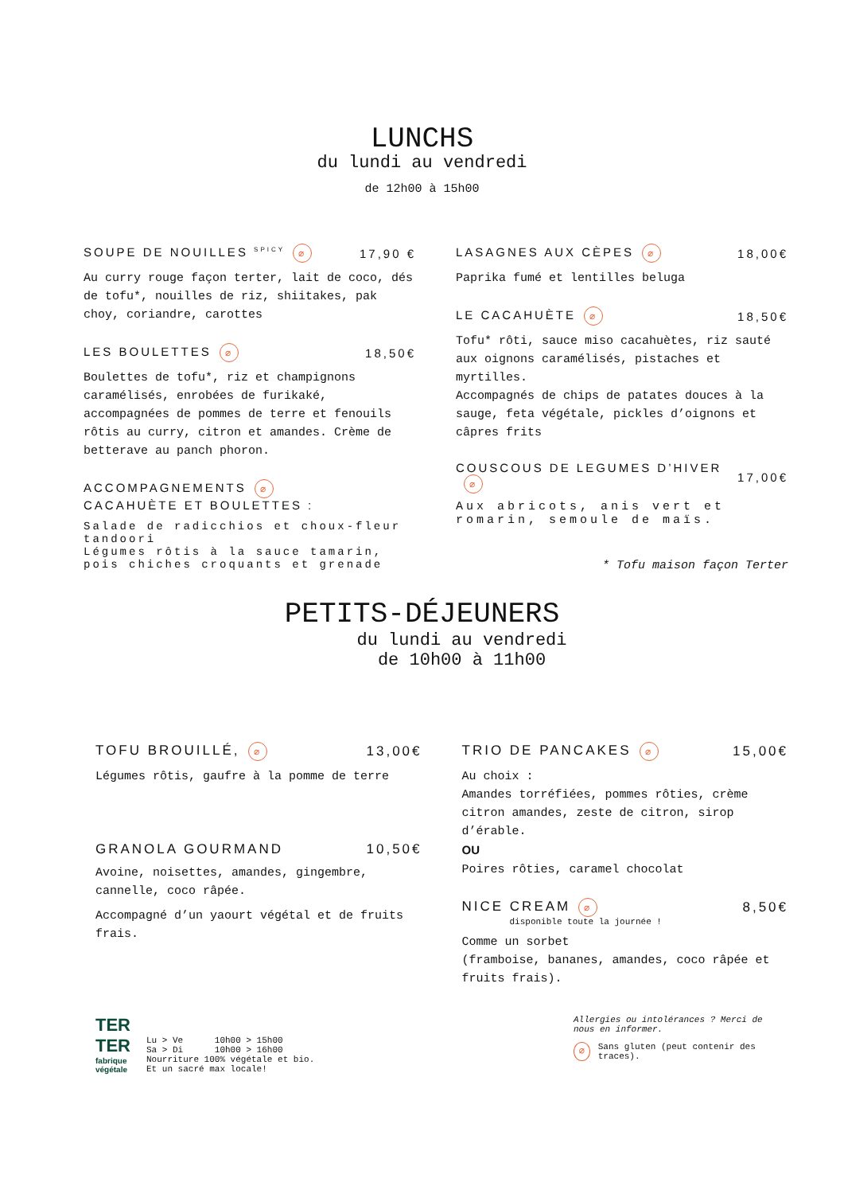LUNCHS
du lundi au vendredi
de 12h00 à 15h00
SOUPE DE NOUILLES <sup>SPICY</sup> ⌀ 17,90 €
Au curry rouge façon terter, lait de coco, dés de tofu*, nouilles de riz, shiitakes, pak choy, coriandre, carottes
LES BOULETTES ⌀ 18,50€
Boulettes de tofu*, riz et champignons caramélisés, enrobées de furikaké, accompagnées de pommes de terre et fenouils rôtis au curry, citron et amandes. Crème de betterave au panch phoron.
ACCOMPAGNEMENTS ⌀
CACAHUÈTE ET BOULETTES :
Salade de radicchios et choux-fleur tandoori
Légumes rôtis à la sauce tamarin, pois chiches croquants et grenade
LASAGNES AUX CÈPES ⌀ 18,00€
Paprika fumé et lentilles beluga
LE CACAHUÈTE ⌀ 18,50€
Tofu* rôti, sauce miso cacahuètes, riz sauté aux oignons caramélisés, pistaches et myrtilles.
Accompagnés de chips de patates douces à la sauge, feta végétale, pickles d’oignons et câpres frits
COUSCOUS DE LEGUMES D’HIVER ⌀ 17,00€
Aux abricots, anis vert et romarin, semoule de maïs.
* Tofu maison façon Terter
PETITS-DÉJEUNERS
du lundi au vendredi
de 10h00 à 11h00
TOFU BROUILLÉ, ⌀ 13,00€
Légumes rôtis, gaufre à la pomme de terre
GRANOLA GOURMAND 10,50€
Avoine, noisettes, amandes, gingembre, cannelle, coco râpée.
Accompagné d’un yaourt végétal et de fruits frais.
TRIO DE PANCAKES ⌀ 15,00€
Au choix :
Amandes torréfiées, pommes rôties, crème citron amandes, zeste de citron, sirop d’érable.
OU
Poires rôties, caramel chocolat
NICE CREAM ⌀ 8,50€
disponible toute la journée !
Comme un sorbet
(framboise, bananes, amandes, coco râpée et fruits frais).
TER
TER
fabrique
végétale
Lu > Ve 10h00 > 15h00
Sa > Di 10h00 > 16h00
Nourriture 100% végétale et bio.
Et un sacré max locale!
Allergies ou intolérances ? Merci de nous en informer.
⌀ Sans gluten (peut contenir des traces).